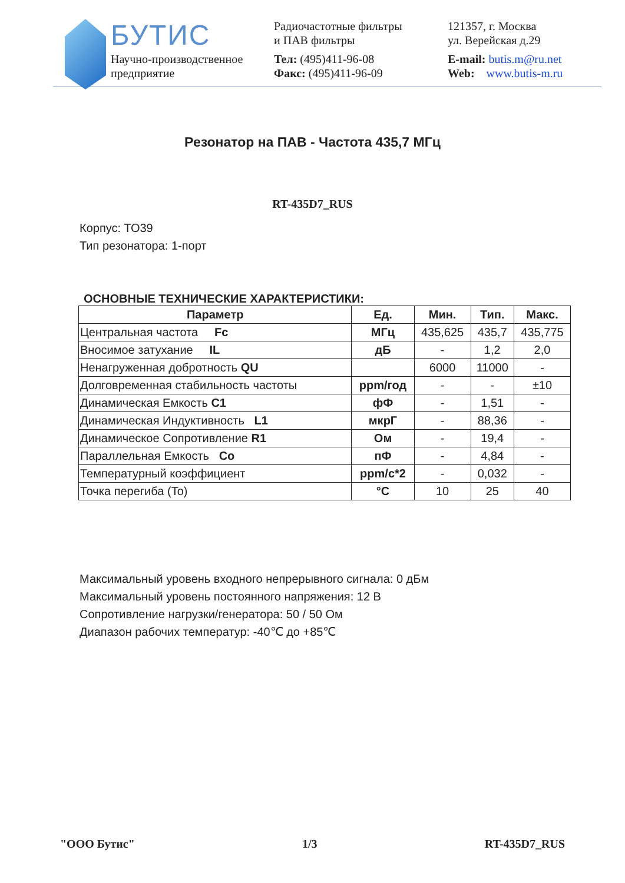БУТИС
Научно-производственное
предприятие
Радиочастотные фильтры
и ПАВ фильтры
Тел: (495)411-96-08
Факс: (495)411-96-09
121357, г. Москва
ул. Верейская д.29
E-mail: butis.m@ru.net
Web: www.butis-m.ru
Резонатор на ПАВ - Частота 435,7 МГц
RT-435D7_RUS
Корпус: ТО39
Тип резонатора: 1-порт
ОСНОВНЫЕ ТЕХНИЧЕСКИЕ ХАРАКТЕРИСТИКИ:
| Параметр | Ед. | Мин. | Тип. | Макс. |
| --- | --- | --- | --- | --- |
| Центральная частота Fc | МГц | 435,625 | 435,7 | 435,775 |
| Вносимое затухание IL | дБ | - | 1,2 | 2,0 |
| Ненагруженная добротность QU | | 6000 | 11000 | - |
| Долговременная стабильность частоты | ppm/год | - | - | ±10 |
| Динамическая Емкость C1 | фФ | - | 1,51 | - |
| Динамическая Индуктивность L1 | мкрГ | - | 88,36 | - |
| Динамическое Сопротивление R1 | Ом | - | 19,4 | - |
| Параллельная Емкость Co | пФ | - | 4,84 | - |
| Температурный коэффициент | ppm/с*2 | - | 0,032 | - |
| Точка перегиба (To) | °C | 10 | 25 | 40 |
Максимальный уровень входного непрерывного сигнала: 0 дБм
Максимальный уровень постоянного напряжения: 12 В
Сопротивление нагрузки/генератора: 50 / 50 Ом
Диапазон рабочих температур: -40℃ до +85℃
"ООО Бутис" 1/3 RT-435D7_RUS